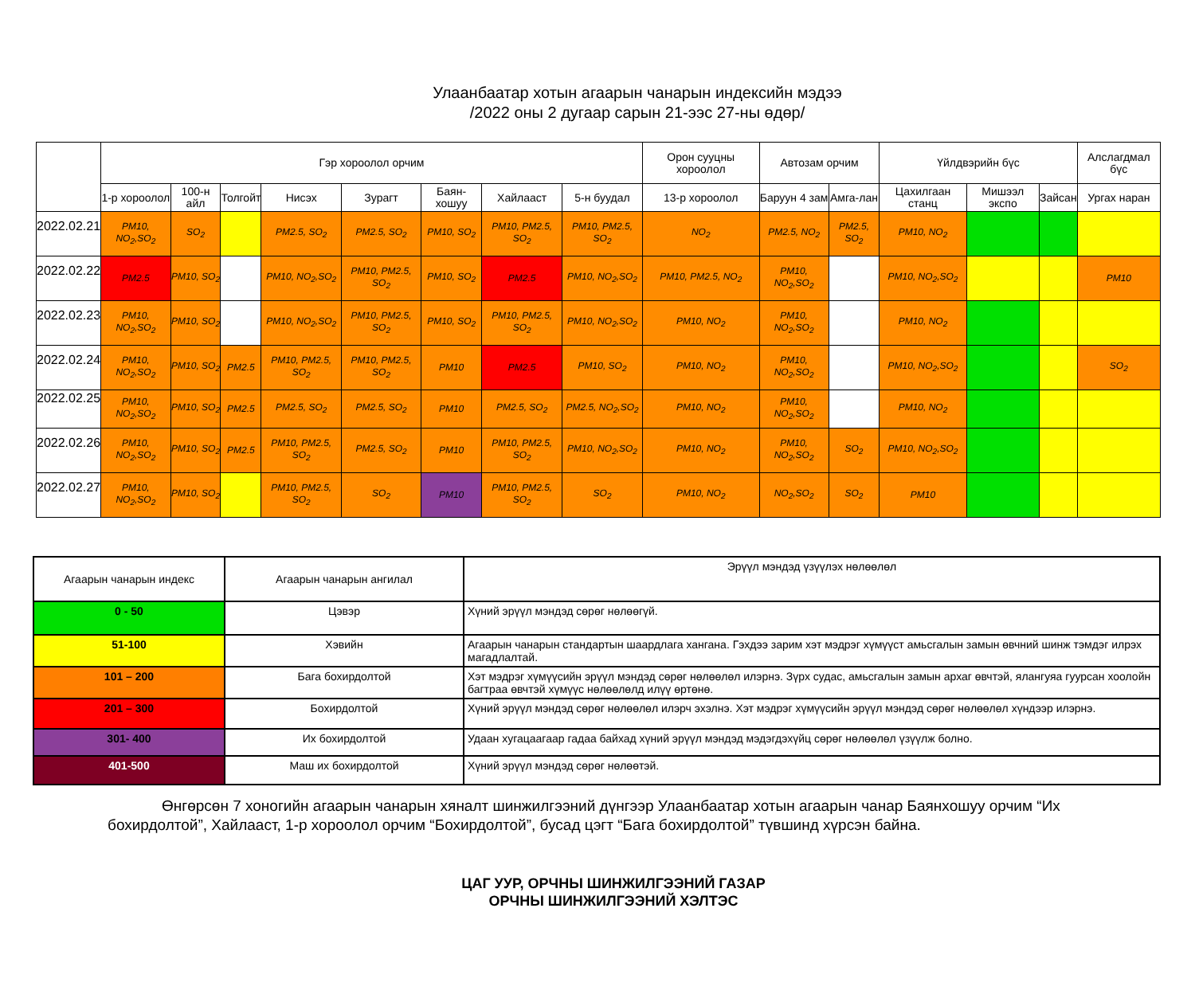Улаанбаатар хотын агаарын чанарын индексийн мэдээ
/2022 оны 2 дугаар сарын 21-ээс 27-ны өдөр/
| | Гэр хороолол орчим | | | | | | | | Орон сууцны хороолол | Автозам орчим | | Үйлдвэрийн бүс | | | Алслагдмал бүс |
| --- | --- | --- | --- | --- | --- | --- | --- | --- | --- | --- | --- | --- | --- | --- | --- |
| | 1-р хороолол | 100-н айл | Толгойт | Нисэх | Зурагт | Баян-хошуу | Хайлааст | 5-н буудал | 13-р хороолол | Баруун 4 зам | Амга-лан | Цахилгаан станц | Мишээл экспо | Зайсан | Ургах наран |
| 2022.02.21 | PM10, NO<sub>2</sub>,SO<sub>2</sub> | SO<sub>2</sub> | | PM2.5, SO<sub>2</sub> | PM2.5, SO<sub>2</sub> | PM10, SO<sub>2</sub> | PM10, PM2.5, SO<sub>2</sub> | PM10, PM2.5, SO<sub>2</sub> | NO<sub>2</sub> | PM2.5, NO<sub>2</sub> | PM2.5, SO<sub>2</sub> | PM10, NO<sub>2</sub> | | | |
| 2022.02.22 | PM2.5 | PM10, SO<sub>2</sub> | | PM10, NO<sub>2</sub>,SO<sub>2</sub> | PM10, PM2.5, SO<sub>2</sub> | PM10, SO<sub>2</sub> | PM2.5 | PM10, NO<sub>2</sub>,SO<sub>2</sub> | PM10, PM2.5, NO<sub>2</sub> | PM10, NO<sub>2</sub>,SO<sub>2</sub> | | PM10, NO<sub>2</sub>,SO<sub>2</sub> | | | PM10 |
| 2022.02.23 | PM10, NO<sub>2</sub>,SO<sub>2</sub> | PM10, SO<sub>2</sub> | | PM10, NO<sub>2</sub>,SO<sub>2</sub> | PM10, PM2.5, SO<sub>2</sub> | PM10, SO<sub>2</sub> | PM10, PM2.5, SO<sub>2</sub> | PM10, NO<sub>2</sub>,SO<sub>2</sub> | PM10, NO<sub>2</sub> | PM10, NO<sub>2</sub>,SO<sub>2</sub> | | PM10, NO<sub>2</sub> | | | |
| 2022.02.24 | PM10, NO<sub>2</sub>,SO<sub>2</sub> | PM10, SO<sub>2</sub> | PM2.5 | PM10, PM2.5, SO<sub>2</sub> | PM10, PM2.5, SO<sub>2</sub> | PM10 | PM2.5 | PM10, SO<sub>2</sub> | PM10, NO<sub>2</sub> | PM10, NO<sub>2</sub>,SO<sub>2</sub> | | PM10, NO<sub>2</sub>,SO<sub>2</sub> | | | SO<sub>2</sub> |
| 2022.02.25 | PM10, NO<sub>2</sub>,SO<sub>2</sub> | PM10, SO<sub>2</sub> | PM2.5 | PM2.5, SO<sub>2</sub> | PM2.5, SO<sub>2</sub> | PM10 | PM2.5, SO<sub>2</sub> | PM2.5, NO<sub>2</sub>,SO<sub>2</sub> | PM10, NO<sub>2</sub> | PM10, NO<sub>2</sub>,SO<sub>2</sub> | | PM10, NO<sub>2</sub> | | | |
| 2022.02.26 | PM10, NO<sub>2</sub>,SO<sub>2</sub> | PM10, SO<sub>2</sub> | PM2.5 | PM10, PM2.5, SO<sub>2</sub> | PM2.5, SO<sub>2</sub> | PM10 | PM10, PM2.5, SO<sub>2</sub> | PM10, NO<sub>2</sub>,SO<sub>2</sub> | PM10, NO<sub>2</sub> | PM10, NO<sub>2</sub>,SO<sub>2</sub> | SO<sub>2</sub> | PM10, NO<sub>2</sub>,SO<sub>2</sub> | | | |
| 2022.02.27 | PM10, NO<sub>2</sub>,SO<sub>2</sub> | PM10, SO<sub>2</sub> | | PM10, PM2.5, SO<sub>2</sub> | SO<sub>2</sub> | PM10 | PM10, PM2.5, SO<sub>2</sub> | SO<sub>2</sub> | PM10, NO<sub>2</sub> | NO<sub>2</sub>,SO<sub>2</sub> | SO<sub>2</sub> | PM10 | | | |
| Агаарын чанарын индекс | Агаарын чанарын ангилал | Эрүүл мэндэд үзүүлэх нөлөөлөл |
| 0 - 50 | Цэвэр | Хүний эрүүл мэндэд сөрөг нөлөөгүй. |
| 51-100 | Хэвийн | Агаарын чанарын стандартын шаардлага хангана. Гэхдээ зарим хэт мэдрэг хүмүүст амьсгалын замын өвчний шинж тэмдэг илрэх магадлалтай. |
| 101 – 200 | Бага бохирдолтой | Хэт мэдрэг хүмүүсийн эрүүл мэндэд сөрөг нөлөөлөл илэрнэ. Зүрх судас, амьсгалын замын архаг өвчтэй, ялангуяа гуурсан хоолойн багтраа өвчтэй хүмүүс нөлөөлөлд илүү өртөнө. |
| 201 – 300 | Бохирдолтой | Хүний эрүүл мэндэд сөрөг нөлөөлөл илэрч эхэлнэ. Хэт мэдрэг хүмүүсийн эрүүл мэндэд сөрөг нөлөөлөл хүндээр илэрнэ. |
| 301- 400 | Их бохирдолтой | Удаан хугацаагаар гадаа байхад хүний эрүүл мэндэд мэдэгдэхүйц сөрөг нөлөөлөл үзүүлж болно. |
| 401-500 | Маш их бохирдолтой | Хүний эрүүл мэндэд сөрөг нөлөөтэй. |
Өнгөрсөн 7 хоногийн агаарын чанарын хяналт шинжилгээний дүнгээр Улаанбаатар хотын агаарын чанар Баянхошуу орчим “Их бохирдолтой”, Хайлааст, 1-р хороолол орчим “Бохирдолтой”, бусад цэгт “Бага бохирдолтой” түвшинд хүрсэн байна.
ЦАГ УУР, ОРЧНЫ ШИНЖИЛГЭЭНИЙ ГАЗАР
ОРЧНЫ ШИНЖИЛГЭЭНИЙ ХЭЛТЭС